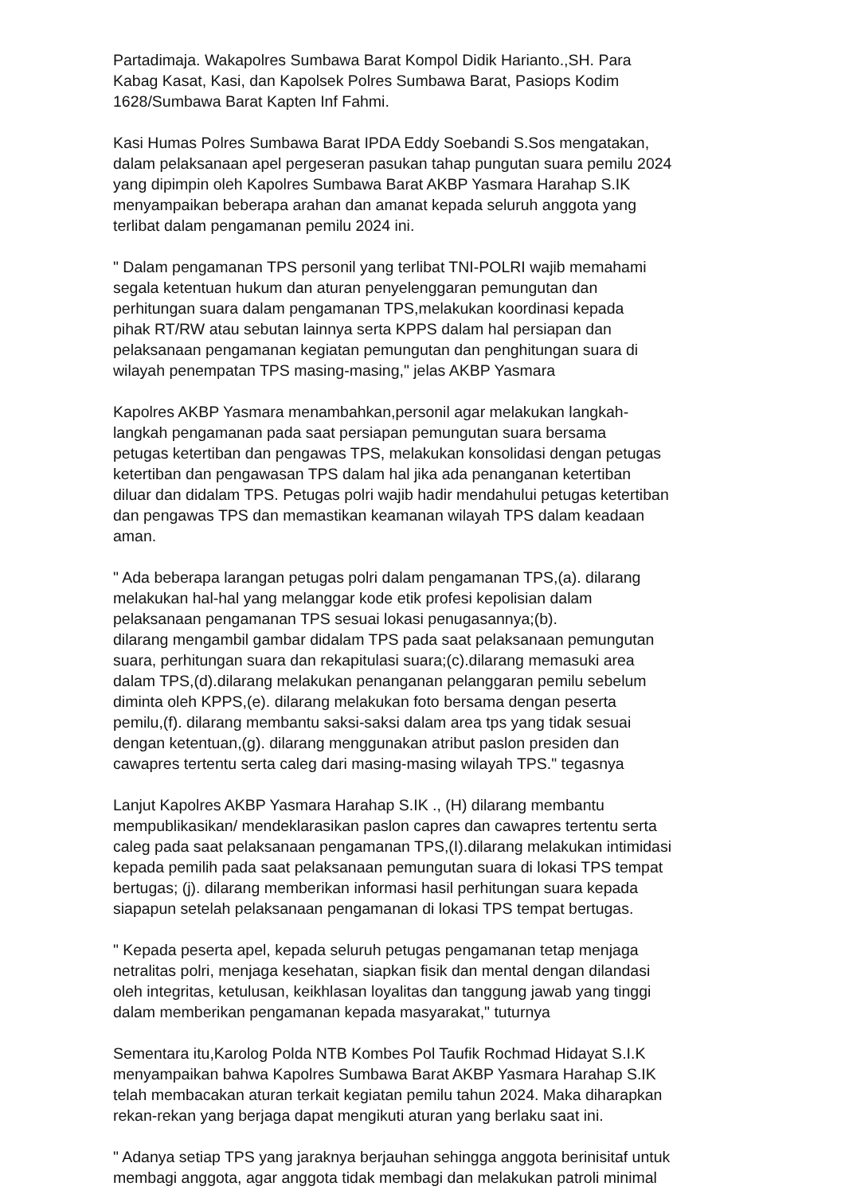Partadimaja. Wakapolres Sumbawa Barat Kompol Didik Harianto.,SH. Para Kabag Kasat, Kasi, dan Kapolsek Polres Sumbawa Barat, Pasiops Kodim 1628/Sumbawa Barat Kapten Inf Fahmi.
Kasi Humas Polres Sumbawa Barat IPDA Eddy Soebandi S.Sos mengatakan, dalam pelaksanaan apel pergeseran pasukan tahap pungutan suara pemilu 2024 yang dipimpin oleh Kapolres Sumbawa Barat AKBP Yasmara Harahap S.IK menyampaikan beberapa arahan dan amanat kepada seluruh anggota yang terlibat dalam pengamanan pemilu 2024 ini.
" Dalam pengamanan TPS personil yang terlibat TNI-POLRI wajib memahami segala ketentuan hukum dan aturan penyelenggaran pemungutan dan perhitungan suara dalam pengamanan TPS,melakukan koordinasi kepada pihak RT/RW atau sebutan lainnya serta KPPS dalam hal persiapan dan pelaksanaan pengamanan kegiatan pemungutan dan penghitungan suara di wilayah penempatan TPS masing-masing," jelas AKBP Yasmara
Kapolres AKBP Yasmara menambahkan,personil agar melakukan langkah- langkah pengamanan pada saat persiapan pemungutan suara bersama petugas ketertiban dan pengawas TPS, melakukan konsolidasi dengan petugas ketertiban dan pengawasan TPS dalam hal jika ada penanganan ketertiban diluar dan didalam TPS. Petugas polri wajib hadir mendahului petugas ketertiban dan pengawas TPS dan memastikan keamanan wilayah TPS dalam keadaan aman.
" Ada beberapa larangan petugas polri dalam pengamanan TPS,(a). dilarang melakukan hal-hal yang melanggar kode etik profesi kepolisian dalam pelaksanaan pengamanan TPS sesuai lokasi penugasannya;(b). dilarang mengambil gambar didalam TPS pada saat pelaksanaan pemungutan suara, perhitungan suara dan rekapitulasi suara;(c).dilarang memasuki area dalam TPS,(d).dilarang melakukan penanganan pelanggaran pemilu sebelum diminta oleh KPPS,(e). dilarang melakukan foto bersama dengan peserta pemilu,(f). dilarang membantu saksi-saksi dalam area tps yang tidak sesuai dengan ketentuan,(g). dilarang menggunakan atribut paslon presiden dan cawapres tertentu serta caleg dari masing-masing wilayah TPS." tegasnya
Lanjut Kapolres AKBP Yasmara Harahap S.IK ., (H) dilarang membantu mempublikasikan/ mendeklarasikan paslon capres dan cawapres tertentu serta caleg pada saat pelaksanaan pengamanan TPS,(I).dilarang melakukan intimidasi kepada pemilih pada saat pelaksanaan pemungutan suara di lokasi TPS tempat bertugas; (j). dilarang memberikan informasi hasil perhitungan suara kepada siapapun setelah pelaksanaan pengamanan di lokasi TPS tempat bertugas.
" Kepada peserta apel, kepada seluruh petugas pengamanan tetap menjaga netralitas polri, menjaga kesehatan, siapkan fisik dan mental dengan dilandasi oleh integritas, ketulusan, keikhlasan loyalitas dan tanggung jawab yang tinggi dalam memberikan pengamanan kepada masyarakat," tuturnya
Sementara itu,Karolog Polda NTB Kombes Pol Taufik Rochmad Hidayat S.I.K menyampaikan bahwa Kapolres Sumbawa Barat AKBP Yasmara Harahap S.IK telah membacakan aturan terkait kegiatan pemilu tahun 2024. Maka diharapkan rekan-rekan yang berjaga dapat mengikuti aturan yang berlaku saat ini.
" Adanya setiap TPS yang jaraknya berjauhan sehingga anggota berinisitaf untuk membagi anggota, agar anggota tidak membagi dan melakukan patroli minimal